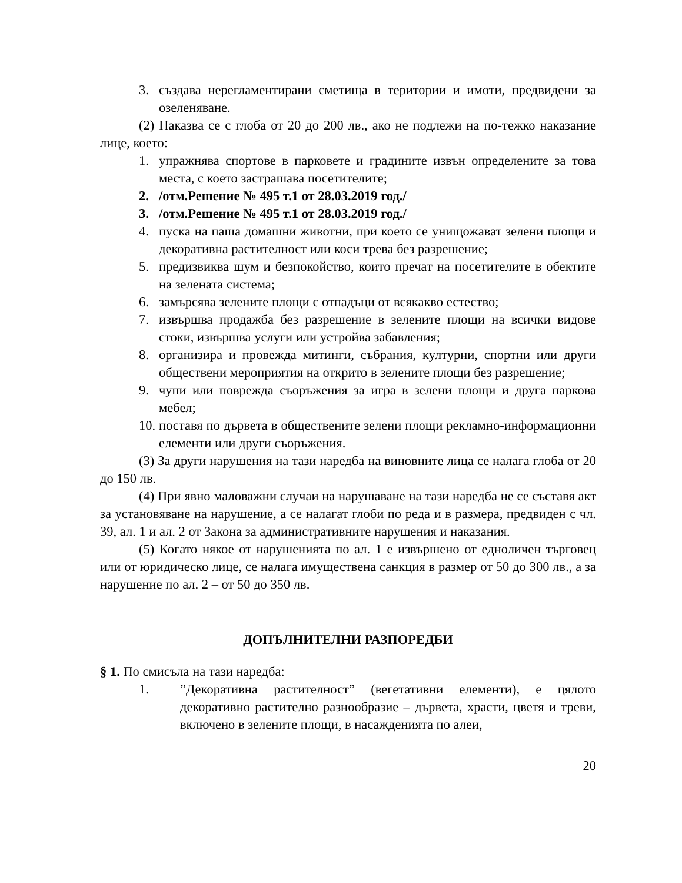3. създава нерегламентирани сметища в територии и имоти, предвидени за озеленяване.
(2) Наказва се с глоба от 20 до 200 лв., ако не подлежи на по-тежко наказание лице, което:
1. упражнява спортове в парковете и градините извън определените за това места, с което застрашава посетителите;
2. /отм.Решение № 495 т.1 от 28.03.2019 год./
3. /отм.Решение № 495 т.1 от 28.03.2019 год./
4. пуска на паша домашни животни, при което се унищожават зелени площи и декоративна растителност или коси трева без разрешение;
5. предизвиква шум и безпокойство, които пречат на посетителите в обектите на зелената система;
6. замърсява зелените площи с отпадъци от всякакво естество;
7. извършва продажба без разрешение в зелените площи на всички видове стоки, извършва услуги или устройва забавления;
8. организира и провежда митинги, събрания, културни, спортни или други обществени мероприятия на открито в зелените площи без разрешение;
9. чупи или поврежда съоръжения за игра в зелени площи и друга паркова мебел;
10. поставя по дървета в обществените зелени площи рекламно-информационни елементи или други съоръжения.
(3) За други нарушения на тази наредба на виновните лица се налага глоба от 20 до 150 лв.
(4) При явно маловажни случаи на нарушаване на тази наредба не се съставя акт за установяване на нарушение, а се налагат глоби по реда и в размера, предвиден с чл. 39, ал. 1 и ал. 2 от Закона за административните нарушения и наказания.
(5) Когато някое от нарушенията по ал. 1 е извършено от едноличен търговец или от юридическо лице, се налага имуществена санкция в размер от 50 до 300 лв., а за нарушение по ал. 2 – от 50 до 350 лв.
ДОПЪЛНИТЕЛНИ РАЗПОРЕДБИ
§ 1. По смисъла на тази наредба:
1.”Декоративна растителност” (вегетативни елементи), е цялото декоративно растително разнообразие – дървета, храсти, цветя и треви, включено в зелените площи, в насажденията по алеи,
20